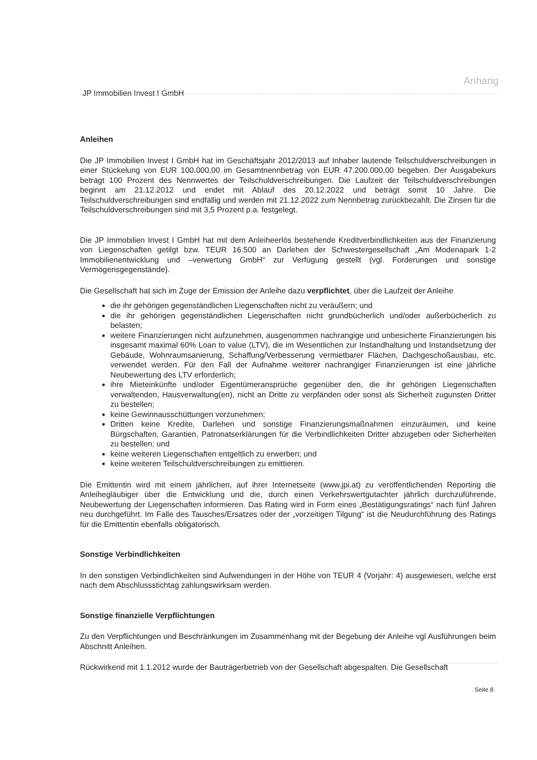Anhang
JP Immobilien Invest I GmbH
Anleihen
Die JP Immobilien Invest I GmbH hat im Geschäftsjahr 2012/2013 auf Inhaber lautende Teilschuldverschreibungen in einer Stückelung von EUR 100.000,00 im Gesamtnennbetrag von EUR 47.200.000,00 begeben. Der Ausgabekurs beträgt 100 Prozent des Nennwertes der Teilschuldverschreibungen. Die Laufzeit der Teilschuldverschreibungen beginnt am 21.12.2012 und endet mit Ablauf des 20.12.2022 und beträgt somit 10 Jahre. Die Teilschuldverschreibungen sind endfällig und werden mit 21.12.2022 zum Nennbetrag zurückbezahlt. Die Zinsen für die Teilschuldverschreibungen sind mit 3,5 Prozent p.a. festgelegt.
Die JP Immobilien Invest I GmbH hat mit dem Anleiheerlös bestehende Kreditverbindlichkeiten aus der Finanzierung von Liegenschaften getilgt bzw. TEUR 16.500 an Darlehen der Schwestergesellschaft „Am Modenapark 1-2 Immobilienentwicklung und –verwertung GmbH“ zur Verfügung gestellt (vgl. Forderungen und sonstige Vermögensgegenstände).
Die Gesellschaft hat sich im Zuge der Emission der Anleihe dazu verpflichtet, über die Laufzeit der Anleihe
die ihr gehörigen gegenständlichen Liegenschaften nicht zu veräußern; und
die ihr gehörigen gegenständlichen Liegenschaften nicht grundbücherlich und/oder außerbücherlich zu belasten;
weitere Finanzierungen nicht aufzunehmen, ausgenommen nachrangige und unbesicherte Finanzierungen bis insgesamt maximal 60% Loan to value (LTV), die im Wesentlichen zur Instandhaltung und Instandsetzung der Gebäude, Wohnraumsanierung, Schaffung/Verbesserung vermietbarer Flächen, Dachgeschoßausbau, etc. verwendet werden. Für den Fall der Aufnahme weiterer nachrangiger Finanzierungen ist eine jährliche Neubewertung des LTV erforderlich;
ihre Mieteinkünfte und/oder Eigentümeransprüche gegenüber den, die ihr gehörigen Liegenschaften verwaltenden, Hausverwaltung(en), nicht an Dritte zu verpfänden oder sonst als Sicherheit zugunsten Dritter zu bestellen;
keine Gewinnausschüttungen vorzunehmen;
Dritten keine Kredite, Darlehen und sonstige Finanzierungsmaßnahmen einzuräumen, und keine Bürgschaften, Garantien, Patronatserklärungen für die Verbindlichkeiten Dritter abzugeben oder Sicherheiten zu bestellen; und
keine weiteren Liegenschaften entgeltlich zu erwerben; und
keine weiteren Teilschuldverschreibungen zu emittieren.
Die Emittentin wird mit einem jährlichen, auf ihrer Internetseite (www.jpi.at) zu veröffentlichenden Reporting die Anleihegläubiger über die Entwicklung und die, durch einen Verkehrswertgutachter jährlich durchzuführende, Neubewertung der Liegenschaften informieren. Das Rating wird in Form eines „Bestätigungsratings“ nach fünf Jahren neu durchgeführt. Im Falle des Tausches/Ersatzes oder der „vorzeitigen Tilgung“ ist die Neudurchführung des Ratings für die Emittentin ebenfalls obligatorisch.
Sonstige Verbindlichkeiten
In den sonstigen Verbindlichkeiten sind Aufwendungen in der Höhe von TEUR 4 (Vorjahr: 4) ausgewiesen, welche erst nach dem Abschlussstichtag zahlungswirksam werden.
Sonstige finanzielle Verpflichtungen
Zu den Verpflichtungen und Beschränkungen im Zusammenhang mit der Begebung der Anleihe vgl Ausführungen beim Abschnitt Anleihen.
Rückwirkend mit 1.1.2012 wurde der Bauträgerbetrieb von der Gesellschaft abgespalten. Die Gesellschaft
Seite 8